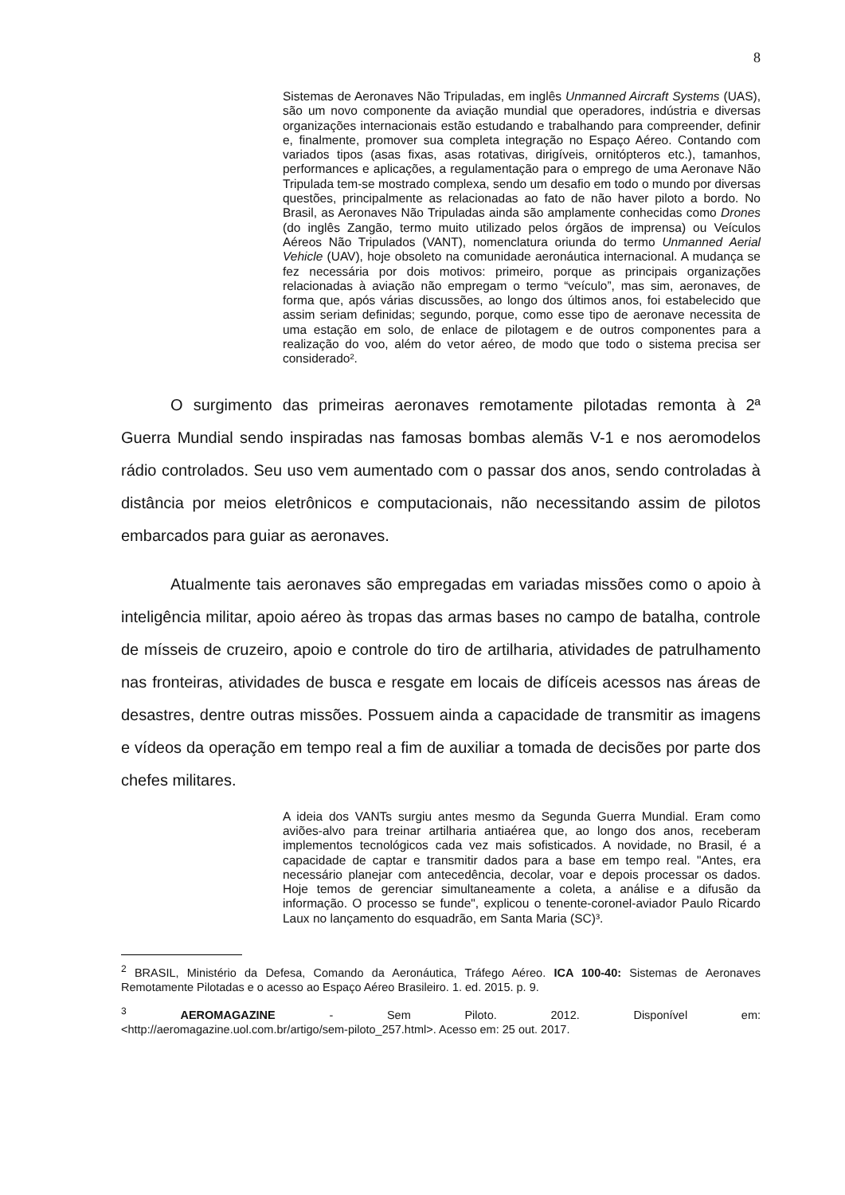8
Sistemas de Aeronaves Não Tripuladas, em inglês Unmanned Aircraft Systems (UAS), são um novo componente da aviação mundial que operadores, indústria e diversas organizações internacionais estão estudando e trabalhando para compreender, definir e, finalmente, promover sua completa integração no Espaço Aéreo. Contando com variados tipos (asas fixas, asas rotativas, dirigíveis, ornitópteros etc.), tamanhos, performances e aplicações, a regulamentação para o emprego de uma Aeronave Não Tripulada tem-se mostrado complexa, sendo um desafio em todo o mundo por diversas questões, principalmente as relacionadas ao fato de não haver piloto a bordo. No Brasil, as Aeronaves Não Tripuladas ainda são amplamente conhecidas como Drones (do inglês Zangão, termo muito utilizado pelos órgãos de imprensa) ou Veículos Aéreos Não Tripulados (VANT), nomenclatura oriunda do termo Unmanned Aerial Vehicle (UAV), hoje obsoleto na comunidade aeronáutica internacional. A mudança se fez necessária por dois motivos: primeiro, porque as principais organizações relacionadas à aviação não empregam o termo “veículo”, mas sim, aeronaves, de forma que, após várias discussões, ao longo dos últimos anos, foi estabelecido que assim seriam definidas; segundo, porque, como esse tipo de aeronave necessita de uma estação em solo, de enlace de pilotagem e de outros componentes para a realização do voo, além do vetor aéreo, de modo que todo o sistema precisa ser considerado².
O surgimento das primeiras aeronaves remotamente pilotadas remonta à 2ª Guerra Mundial sendo inspiradas nas famosas bombas alemãs V-1 e nos aeromodelos rádio controlados. Seu uso vem aumentado com o passar dos anos, sendo controladas à distância por meios eletrônicos e computacionais, não necessitando assim de pilotos embarcados para guiar as aeronaves.
Atualmente tais aeronaves são empregadas em variadas missões como o apoio à inteligência militar, apoio aéreo às tropas das armas bases no campo de batalha, controle de mísseis de cruzeiro, apoio e controle do tiro de artilharia, atividades de patrulhamento nas fronteiras, atividades de busca e resgate em locais de difíceis acessos nas áreas de desastres, dentre outras missões. Possuem ainda a capacidade de transmitir as imagens e vídeos da operação em tempo real a fim de auxiliar a tomada de decisões por parte dos chefes militares.
A ideia dos VANTs surgiu antes mesmo da Segunda Guerra Mundial. Eram como aviões-alvo para treinar artilharia antiaérea que, ao longo dos anos, receberam implementos tecnológicos cada vez mais sofisticados. A novidade, no Brasil, é a capacidade de captar e transmitir dados para a base em tempo real. "Antes, era necessário planejar com antecedência, decolar, voar e depois processar os dados. Hoje temos de gerenciar simultaneamente a coleta, a análise e a difusão da informação. O processo se funde", explicou o tenente-coronel-aviador Paulo Ricardo Laux no lançamento do esquadrão, em Santa Maria (SC)³.
<sup>2</sup> BRASIL, Ministério da Defesa, Comando da Aeronáutica, Tráfego Aéreo. ICA 100-40: Sistemas de Aeronaves Remotamente Pilotadas e o acesso ao Espaço Aéreo Brasileiro. 1. ed. 2015. p. 9.
<sup>3</sup> AEROMAGAZINE - Sem Piloto. 2012. Disponível em:
<http://aeromagazine.uol.com.br/artigo/sem-piloto_257.html>. Acesso em: 25 out. 2017.